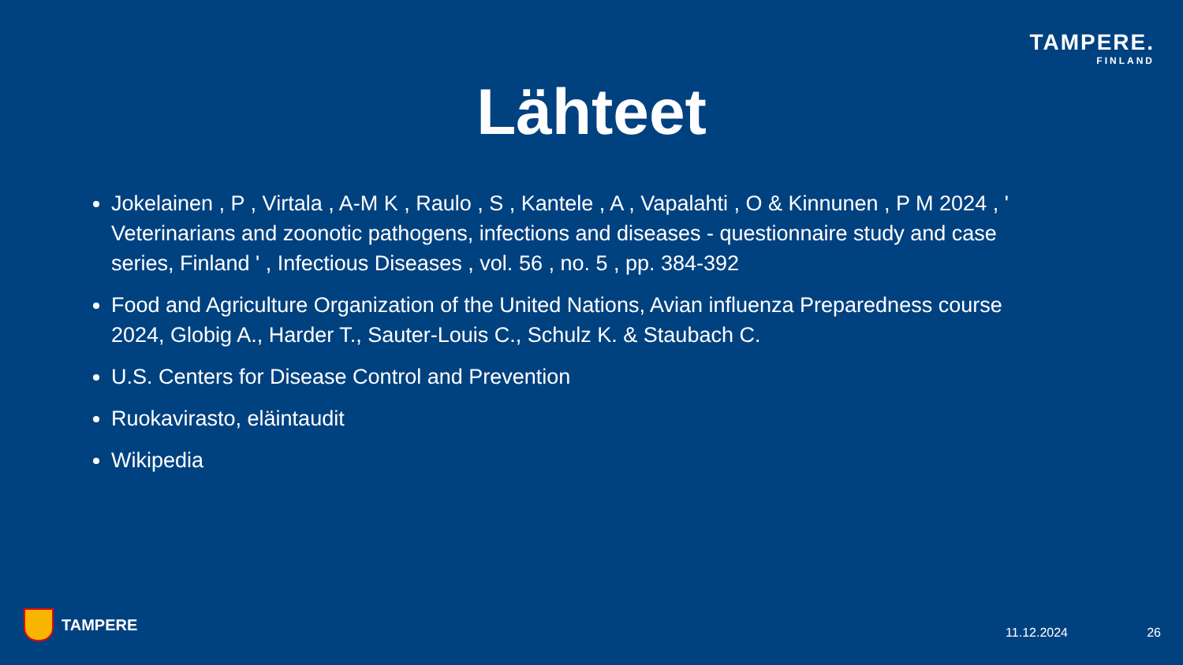TAMPERE.
FINLAND
Lähteet
Jokelainen , P , Virtala , A-M K , Raulo , S , Kantele , A , Vapalahti , O & Kinnunen , P M 2024 , ' Veterinarians and zoonotic pathogens, infections and diseases - questionnaire study and case series, Finland ' , Infectious Diseases , vol. 56 , no. 5 , pp. 384-392
Food and Agriculture Organization of the United Nations, Avian influenza Preparedness course 2024, Globig A., Harder T., Sauter-Louis C., Schulz K. & Staubach C.
U.S. Centers for Disease Control and Prevention
Ruokavirasto, eläintaudit
Wikipedia
TAMPERE 11.12.2024 26